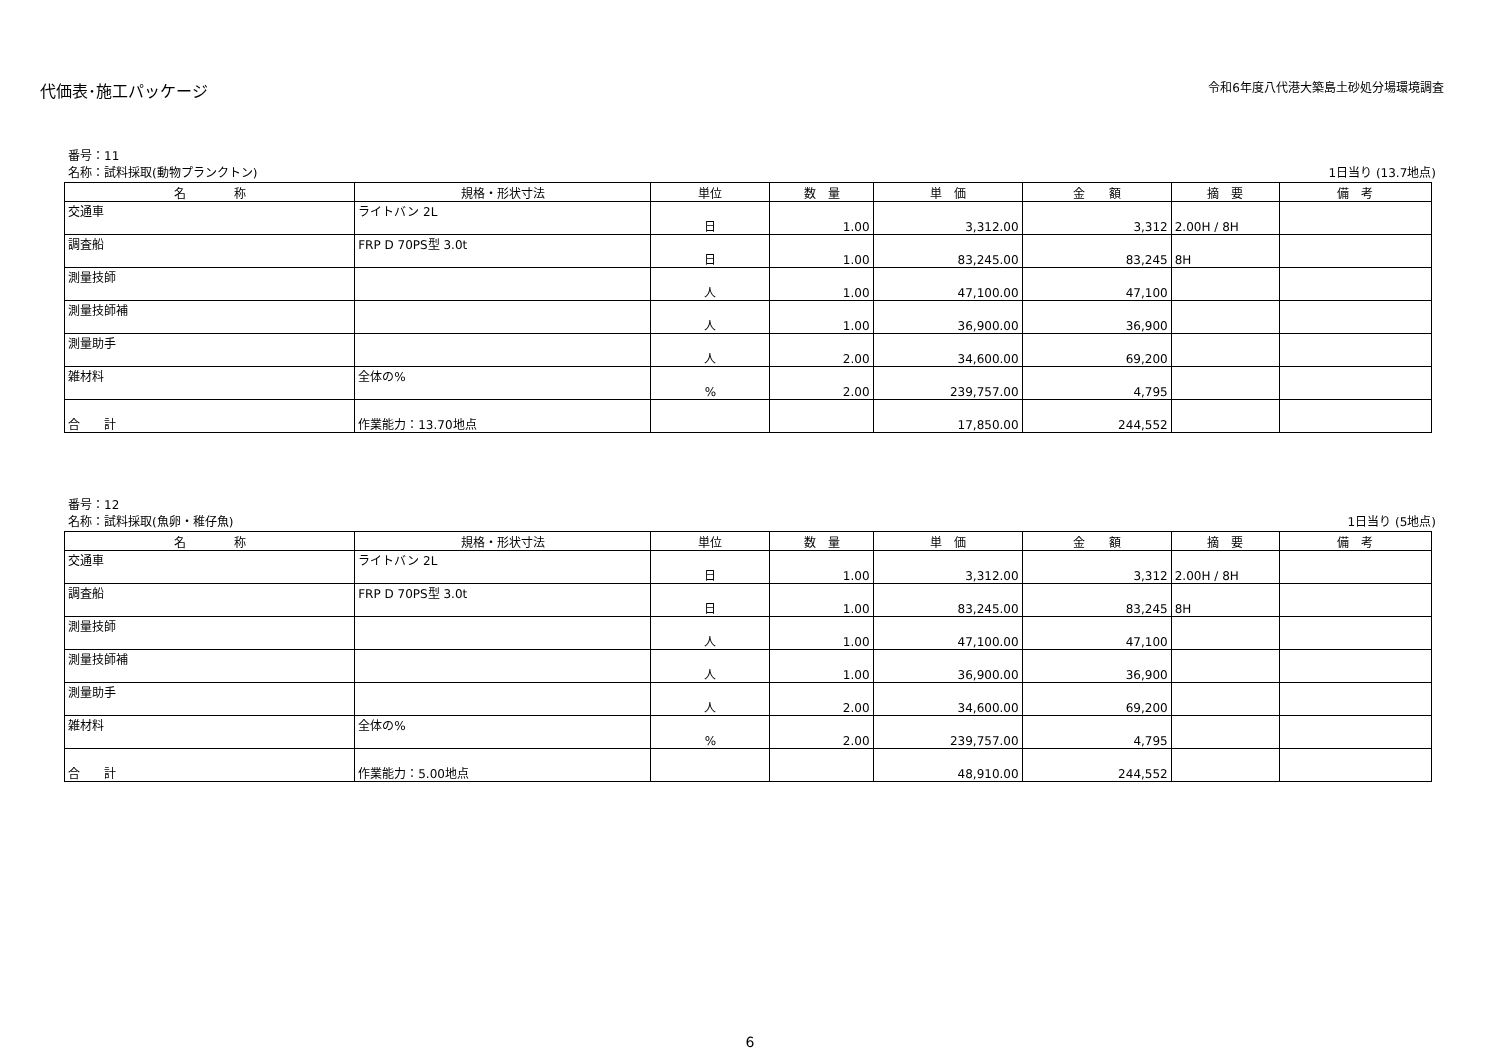代価表･施工パッケージ
令和6年度八代港大築島土砂処分場環境調査
番号：11
名称：試料採取(動物プランクトン) 1日当り (13.7地点)
| 名 称 | 規格・形状寸法 | 単位 | 数 量 | 単 価 | 金 額 | 摘 要 | 備 考 |
| --- | --- | --- | --- | --- | --- | --- | --- |
| 交通車 | ライトバン 2L | 日 | 1.00 | 3,312.00 | 3,312 | 2.00H / 8H | |
| 調査船 | FRP D 70PS型 3.0t | 日 | 1.00 | 83,245.00 | 83,245 | 8H | |
| 測量技師 | | 人 | 1.00 | 47,100.00 | 47,100 | | |
| 測量技師補 | | 人 | 1.00 | 36,900.00 | 36,900 | | |
| 測量助手 | | 人 | 2.00 | 34,600.00 | 69,200 | | |
| 雑材料 | 全体の% | % | 2.00 | 239,757.00 | 4,795 | | |
| 合 計 | 作業能力：13.70地点 | | | 17,850.00 | 244,552 | | |
番号：12
名称：試料採取(魚卵・稚仔魚) 1日当り (5地点)
| 名 称 | 規格・形状寸法 | 単位 | 数 量 | 単 価 | 金 額 | 摘 要 | 備 考 |
| --- | --- | --- | --- | --- | --- | --- | --- |
| 交通車 | ライトバン 2L | 日 | 1.00 | 3,312.00 | 3,312 | 2.00H / 8H | |
| 調査船 | FRP D 70PS型 3.0t | 日 | 1.00 | 83,245.00 | 83,245 | 8H | |
| 測量技師 | | 人 | 1.00 | 47,100.00 | 47,100 | | |
| 測量技師補 | | 人 | 1.00 | 36,900.00 | 36,900 | | |
| 測量助手 | | 人 | 2.00 | 34,600.00 | 69,200 | | |
| 雑材料 | 全体の% | % | 2.00 | 239,757.00 | 4,795 | | |
| 合 計 | 作業能力：5.00地点 | | | 48,910.00 | 244,552 | | |
6